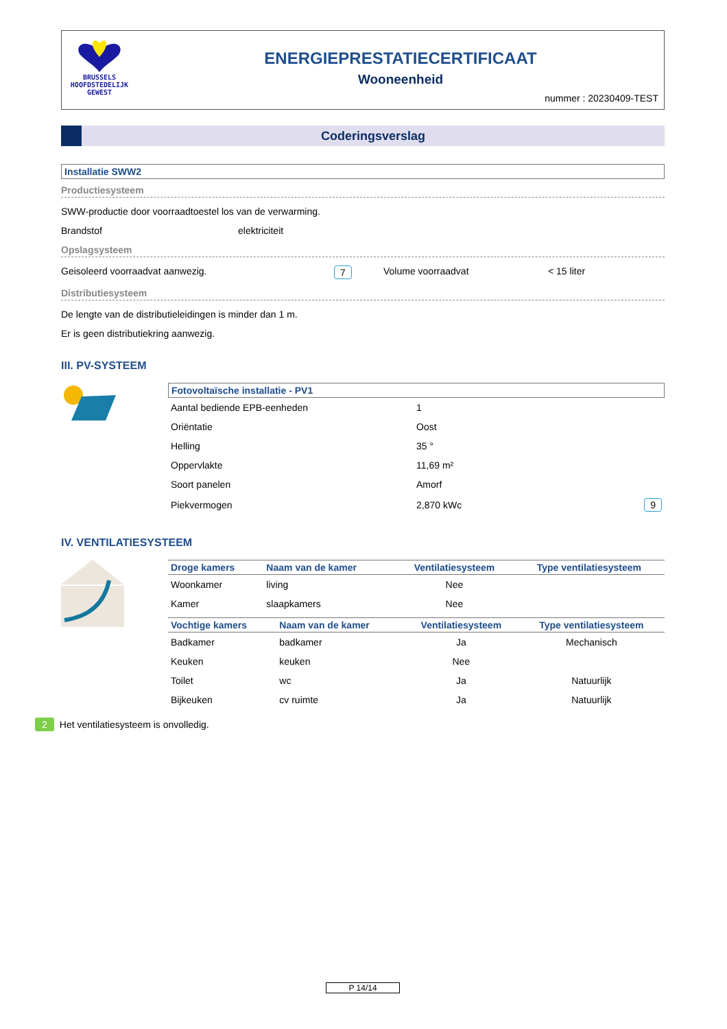BRUSSELS
HOOFDSTEDELIJK
GEWEST
ENERGIEPRESTATIECERTIFICAAT
Wooneenheid
nummer : 20230409-TEST
Coderingsverslag
Installatie SWW2
Productiesysteem
SWW-productie door voorraadtoestel los van de verwarming.
Brandstof elektriciteit
Opslagsysteem
Geisoleerd voorraadvat aanwezig. 7 Volume voorraadvat < 15 liter
Distributiesysteem
De lengte van de distributieleidingen is minder dan 1 m.
Er is geen distributiekring aanwezig.
III. PV-SYSTEEM
Fotovoltaïsche installatie - PV1
| Aantal bediende EPB-eenheden | 1 | |
| Oriëntatie | Oost | |
| Helling | 35 ° | |
| Oppervlakte | 11,69 m² | |
| Soort panelen | Amorf | |
| Piekvermogen | 2,870 kWc | 9 |
IV. VENTILATIESYSTEEM
| Droge kamers | Naam van de kamer | Ventilatiesysteem | Type ventilatiesysteem |
| --- | --- | --- | --- |
| Woonkamer | living | Nee | |
| Kamer | slaapkamers | Nee | |
| Vochtige kamers | Naam van de kamer | Ventilatiesysteem | Type ventilatiesysteem |
| --- | --- | --- | --- |
| Badkamer | badkamer | Ja | Mechanisch |
| Keuken | keuken | Nee | |
| Toilet | wc | Ja | Natuurlijk |
| Bijkeuken | cv ruimte | Ja | Natuurlijk |
2 Het ventilatiesysteem is onvolledig.
P 14/14